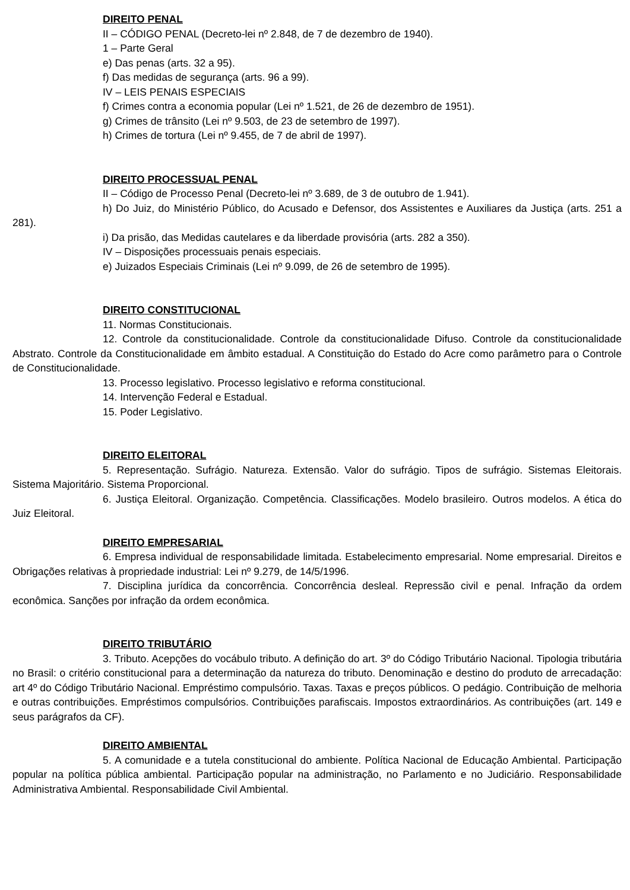DIREITO PENAL
II – CÓDIGO PENAL (Decreto-lei nº 2.848, de 7 de dezembro de 1940).
1 – Parte Geral
e) Das penas (arts. 32 a 95).
f) Das medidas de segurança (arts. 96 a 99).
IV – LEIS PENAIS ESPECIAIS
f) Crimes contra a economia popular (Lei nº 1.521, de 26 de dezembro de 1951).
g) Crimes de trânsito (Lei nº 9.503, de 23 de setembro de 1997).
h) Crimes de tortura (Lei nº 9.455, de 7 de abril de 1997).
DIREITO PROCESSUAL PENAL
II – Código de Processo Penal (Decreto-lei nº 3.689, de 3 de outubro de 1.941).
h) Do Juiz, do Ministério Público, do Acusado e Defensor, dos Assistentes e Auxiliares da Justiça (arts. 251 a 281).
i) Da prisão, das Medidas cautelares e da liberdade provisória (arts. 282 a 350).
IV – Disposições processuais penais especiais.
e) Juizados Especiais Criminais (Lei nº 9.099, de 26 de setembro de 1995).
DIREITO CONSTITUCIONAL
11. Normas Constitucionais.
12. Controle da constitucionalidade. Controle da constitucionalidade Difuso. Controle da constitucionalidade Abstrato. Controle da Constitucionalidade em âmbito estadual. A Constituição do Estado do Acre como parâmetro para o Controle de Constitucionalidade.
13. Processo legislativo. Processo legislativo e reforma constitucional.
14. Intervenção Federal e Estadual.
15. Poder Legislativo.
DIREITO ELEITORAL
5. Representação. Sufrágio. Natureza. Extensão. Valor do sufrágio. Tipos de sufrágio. Sistemas Eleitorais. Sistema Majoritário. Sistema Proporcional.
6. Justiça Eleitoral. Organização. Competência. Classificações. Modelo brasileiro. Outros modelos. A ética do Juiz Eleitoral.
DIREITO EMPRESARIAL
6. Empresa individual de responsabilidade limitada. Estabelecimento empresarial. Nome empresarial. Direitos e Obrigações relativas à propriedade industrial: Lei nº 9.279, de 14/5/1996.
7. Disciplina jurídica da concorrência. Concorrência desleal. Repressão civil e penal. Infração da ordem econômica. Sanções por infração da ordem econômica.
DIREITO TRIBUTÁRIO
3. Tributo. Acepções do vocábulo tributo. A definição do art. 3º do Código Tributário Nacional. Tipologia tributária no Brasil: o critério constitucional para a determinação da natureza do tributo. Denominação e destino do produto de arrecadação: art 4º do Código Tributário Nacional. Empréstimo compulsório. Taxas. Taxas e preços públicos. O pedágio. Contribuição de melhoria e outras contribuições. Empréstimos compulsórios. Contribuições parafiscais. Impostos extraordinários. As contribuições (art. 149 e seus parágrafos da CF).
DIREITO AMBIENTAL
5. A comunidade e a tutela constitucional do ambiente. Política Nacional de Educação Ambiental. Participação popular na política pública ambiental. Participação popular na administração, no Parlamento e no Judiciário. Responsabilidade Administrativa Ambiental. Responsabilidade Civil Ambiental.